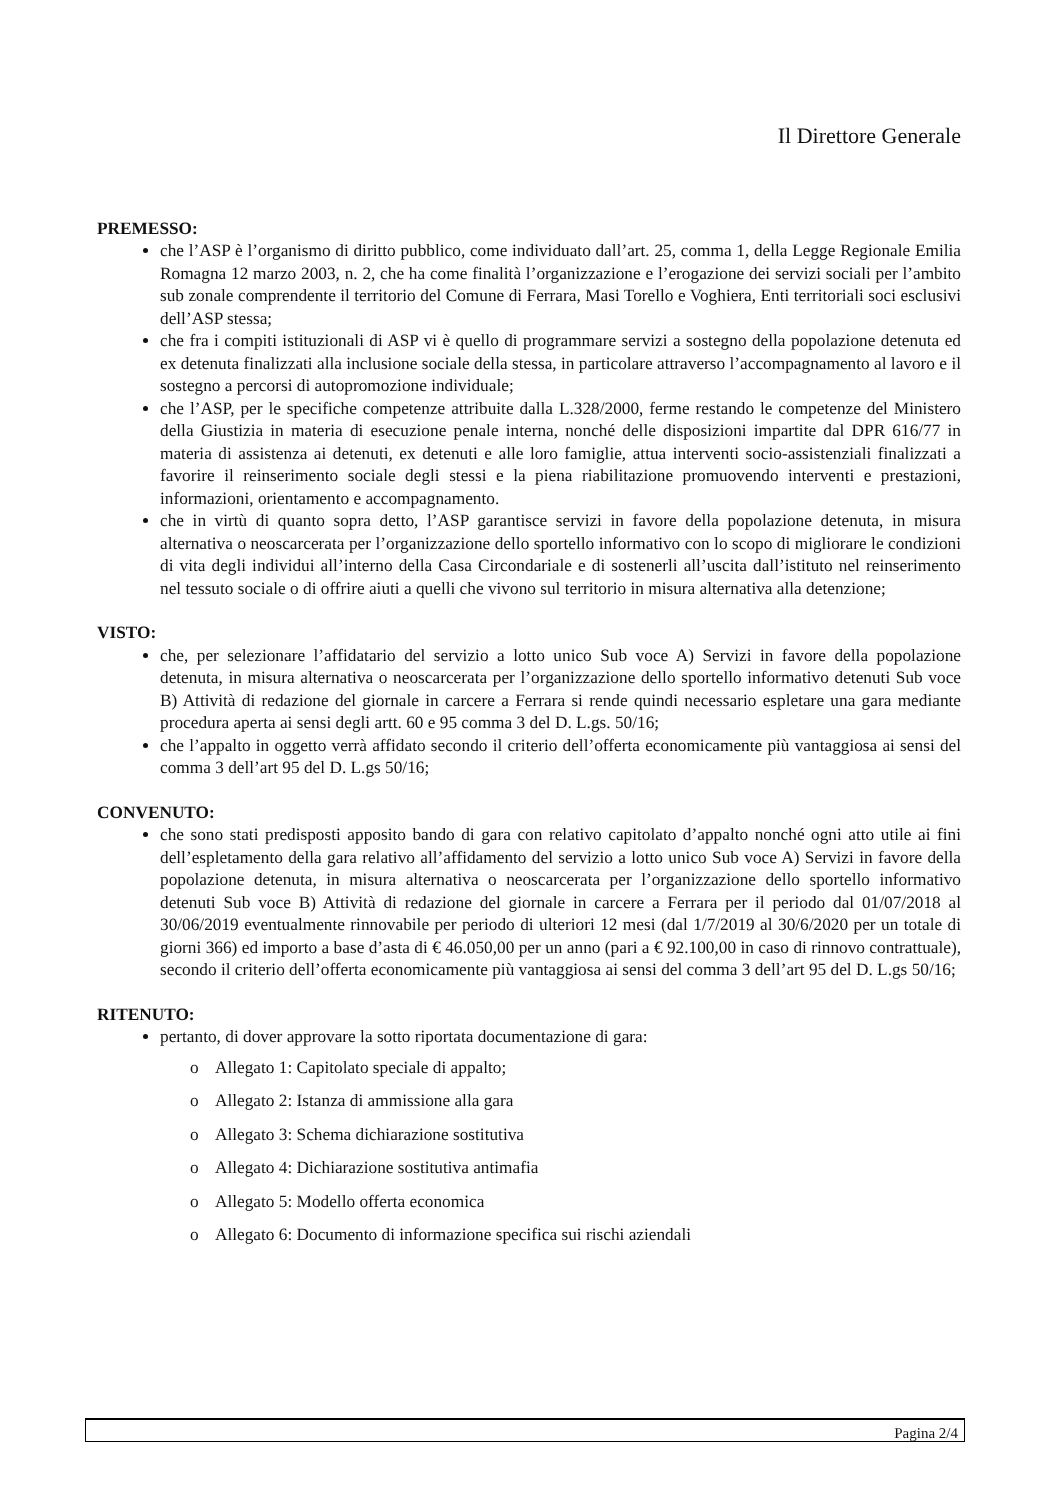Il Direttore Generale
PREMESSO:
che l’ASP è l’organismo di diritto pubblico, come individuato dall’art. 25, comma 1, della Legge Regionale Emilia Romagna 12 marzo 2003, n. 2, che ha come finalità l’organizzazione e l’erogazione dei servizi sociali per l’ambito sub zonale comprendente il territorio del Comune di Ferrara, Masi Torello e Voghiera, Enti territoriali soci esclusivi dell’ASP stessa;
che fra i compiti istituzionali di ASP vi è quello di programmare servizi a sostegno della popolazione detenuta ed ex detenuta finalizzati alla inclusione sociale della stessa, in particolare attraverso l’accompagnamento al lavoro e il sostegno a percorsi di autopromozione individuale;
che l’ASP, per le specifiche competenze attribuite dalla L.328/2000, ferme restando le competenze del Ministero della Giustizia in materia di esecuzione penale interna, nonché delle disposizioni impartite dal DPR 616/77 in materia di assistenza ai detenuti, ex detenuti e alle loro famiglie, attua interventi socio-assistenziali finalizzati a favorire il reinserimento sociale degli stessi e la piena riabilitazione promuovendo interventi e prestazioni, informazioni, orientamento e accompagnamento.
che in virtù di quanto sopra detto, l’ASP garantisce servizi in favore della popolazione detenuta, in misura alternativa o neoscarcerata per l’organizzazione dello sportello informativo con lo scopo di migliorare le condizioni di vita degli individui all’interno della Casa Circondariale e di sostenerli all’uscita dall’istituto nel reinserimento nel tessuto sociale o di offrire aiuti a quelli che vivono sul territorio in misura alternativa alla detenzione;
VISTO:
che, per selezionare l’affidatario del servizio a lotto unico Sub voce A) Servizi in favore della popolazione detenuta, in misura alternativa o neoscarcerata per l’organizzazione dello sportello informativo detenuti Sub voce B) Attività di redazione del giornale in carcere a Ferrara si rende quindi necessario espletare una gara mediante procedura aperta ai sensi degli artt. 60 e 95 comma 3 del D. L.gs. 50/16;
che l’appalto in oggetto verrà affidato secondo il criterio dell’offerta economicamente più vantaggiosa ai sensi del comma 3 dell’art 95 del D. L.gs 50/16;
CONVENUTO:
che sono stati predisposti apposito bando di gara con relativo capitolato d’appalto nonché ogni atto utile ai fini dell’espletamento della gara relativo all’affidamento del servizio a lotto unico Sub voce A) Servizi in favore della popolazione detenuta, in misura alternativa o neoscarcerata per l’organizzazione dello sportello informativo detenuti Sub voce B) Attività di redazione del giornale in carcere a Ferrara per il periodo dal 01/07/2018 al 30/06/2019 eventualmente rinnovabile per periodo di ulteriori 12 mesi (dal 1/7/2019 al 30/6/2020 per un totale di giorni 366) ed importo a base d’asta di € 46.050,00 per un anno (pari a € 92.100,00 in caso di rinnovo contrattuale), secondo il criterio dell’offerta economicamente più vantaggiosa ai sensi del comma 3 dell’art 95 del D. L.gs 50/16;
RITENUTO:
pertanto, di dover approvare la sotto riportata documentazione di gara:
o Allegato 1: Capitolato speciale di appalto;
o Allegato 2: Istanza di ammissione alla gara
o Allegato 3: Schema dichiarazione sostitutiva
o Allegato 4: Dichiarazione sostitutiva antimafia
o Allegato 5: Modello offerta economica
o Allegato 6: Documento di informazione specifica sui rischi aziendali
Pagina 2/4